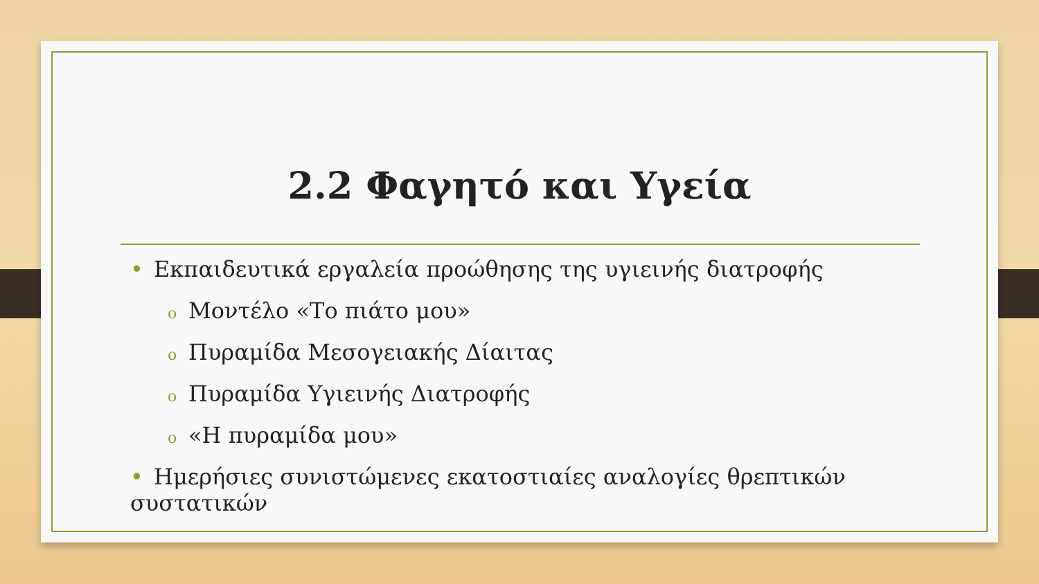2.2 Φαγητό και Υγεία
• Εκπαιδευτικά εργαλεία προώθησης της υγιεινής διατροφής
o Μοντέλο «Το πιάτο μου»
o Πυραμίδα Μεσογειακής Δίαιτας
o Πυραμίδα Υγιεινής Διατροφής
o «Η πυραμίδα μου»
• Ημερήσιες συνιστώμενες εκατοστιαίες αναλογίες θρεπτικών συστατικών